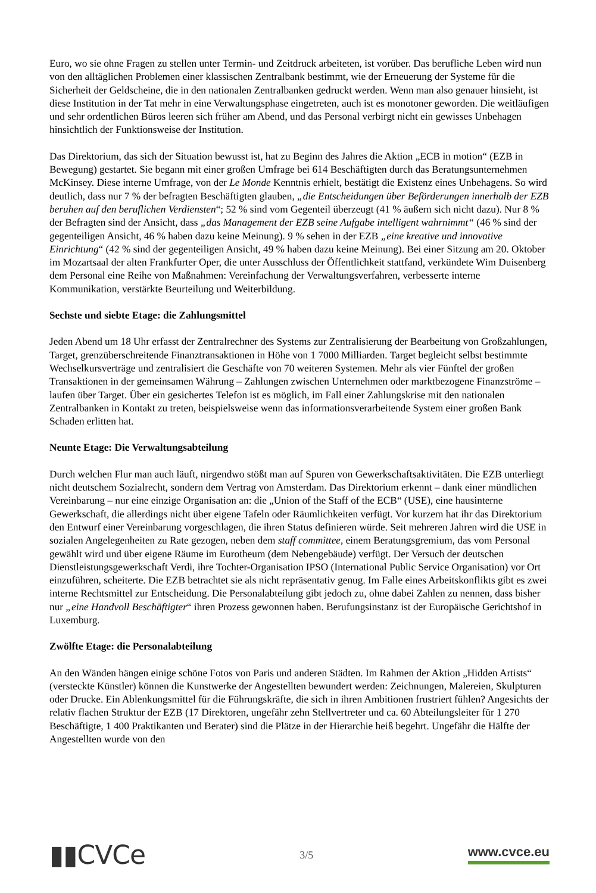Euro, wo sie ohne Fragen zu stellen unter Termin- und Zeitdruck arbeiteten, ist vorüber. Das berufliche Leben wird nun von den alltäglichen Problemen einer klassischen Zentralbank bestimmt, wie der Erneuerung der Systeme für die Sicherheit der Geldscheine, die in den nationalen Zentralbanken gedruckt werden. Wenn man also genauer hinsieht, ist diese Institution in der Tat mehr in eine Verwaltungsphase eingetreten, auch ist es monotoner geworden. Die weitläufigen und sehr ordentlichen Büros leeren sich früher am Abend, und das Personal verbirgt nicht ein gewisses Unbehagen hinsichtlich der Funktionsweise der Institution.
Das Direktorium, das sich der Situation bewusst ist, hat zu Beginn des Jahres die Aktion „ECB in motion“ (EZB in Bewegung) gestartet. Sie begann mit einer großen Umfrage bei 614 Beschäftigten durch das Beratungsunternehmen McKinsey. Diese interne Umfrage, von der Le Monde Kenntnis erhielt, bestätigt die Existenz eines Unbehagens. So wird deutlich, dass nur 7 % der befragten Beschäftigten glauben, „die Entscheidungen über Beförderungen innerhalb der EZB beruhen auf den beruflichen Verdiensten“; 52 % sind vom Gegenteil überzeugt (41 % äußern sich nicht dazu). Nur 8 % der Befragten sind der Ansicht, dass „das Management der EZB seine Aufgabe intelligent wahrnimmt“ (46 % sind der gegenteiligen Ansicht, 46 % haben dazu keine Meinung). 9 % sehen in der EZB „eine kreative und innovative Einrichtung“ (42 % sind der gegenteiligen Ansicht, 49 % haben dazu keine Meinung). Bei einer Sitzung am 20. Oktober im Mozartsaal der alten Frankfurter Oper, die unter Ausschluss der Öffentlichkeit stattfand, verkündete Wim Duisenberg dem Personal eine Reihe von Maßnahmen: Vereinfachung der Verwaltungsverfahren, verbesserte interne Kommunikation, verstärkte Beurteilung und Weiterbildung.
Sechste und siebte Etage: die Zahlungsmittel
Jeden Abend um 18 Uhr erfasst der Zentralrechner des Systems zur Zentralisierung der Bearbeitung von Großzahlungen, Target, grenzüberschreitende Finanztransaktionen in Höhe von 1 7000 Milliarden. Target begleicht selbst bestimmte Wechselkursverträge und zentralisiert die Geschäfte von 70 weiteren Systemen. Mehr als vier Fünftel der großen Transaktionen in der gemeinsamen Währung – Zahlungen zwischen Unternehmen oder marktbezogene Finanzströme – laufen über Target. Über ein gesichertes Telefon ist es möglich, im Fall einer Zahlungskrise mit den nationalen Zentralbanken in Kontakt zu treten, beispielsweise wenn das informationsverarbeitende System einer großen Bank Schaden erlitten hat.
Neunte Etage: Die Verwaltungsabteilung
Durch welchen Flur man auch läuft, nirgendwo stößt man auf Spuren von Gewerkschaftsaktivitäten. Die EZB unterliegt nicht deutschem Sozialrecht, sondern dem Vertrag von Amsterdam. Das Direktorium erkennt – dank einer mündlichen Vereinbarung – nur eine einzige Organisation an: die „Union of the Staff of the ECB“ (USE), eine hausinterne Gewerkschaft, die allerdings nicht über eigene Tafeln oder Räumlichkeiten verfügt. Vor kurzem hat ihr das Direktorium den Entwurf einer Vereinbarung vorgeschlagen, die ihren Status definieren würde. Seit mehreren Jahren wird die USE in sozialen Angelegenheiten zu Rate gezogen, neben dem staff committee, einem Beratungsgremium, das vom Personal gewählt wird und über eigene Räume im Eurotheum (dem Nebengebäude) verfügt. Der Versuch der deutschen Dienstleistungsgewerkschaft Verdi, ihre Tochter-Organisation IPSO (International Public Service Organisation) vor Ort einzuführen, scheiterte. Die EZB betrachtet sie als nicht repräsentativ genug. Im Falle eines Arbeitskonflikts gibt es zwei interne Rechtsmittel zur Entscheidung. Die Personalabteilung gibt jedoch zu, ohne dabei Zahlen zu nennen, dass bisher nur „eine Handvoll Beschäftigter“ ihren Prozess gewonnen haben. Berufungsinstanz ist der Europäische Gerichtshof in Luxemburg.
Zwölfte Etage: die Personalabteilung
An den Wänden hängen einige schöne Fotos von Paris und anderen Städten. Im Rahmen der Aktion „Hidden Artists“ (versteckte Künstler) können die Kunstwerke der Angestellten bewundert werden: Zeichnungen, Malereien, Skulpturen oder Drucke. Ein Ablenkungsmittel für die Führungskräfte, die sich in ihren Ambitionen frustriert fühlen? Angesichts der relativ flachen Struktur der EZB (17 Direktoren, ungefähr zehn Stellvertreter und ca. 60 Abteilungsleiter für 1 270 Beschäftigte, 1 400 Praktikanten und Berater) sind die Plätze in der Hierarchie heiß begehrt. Ungefähr die Hälfte der Angestellten wurde von den
▮▮CVCe
3/5
www.cvce.eu